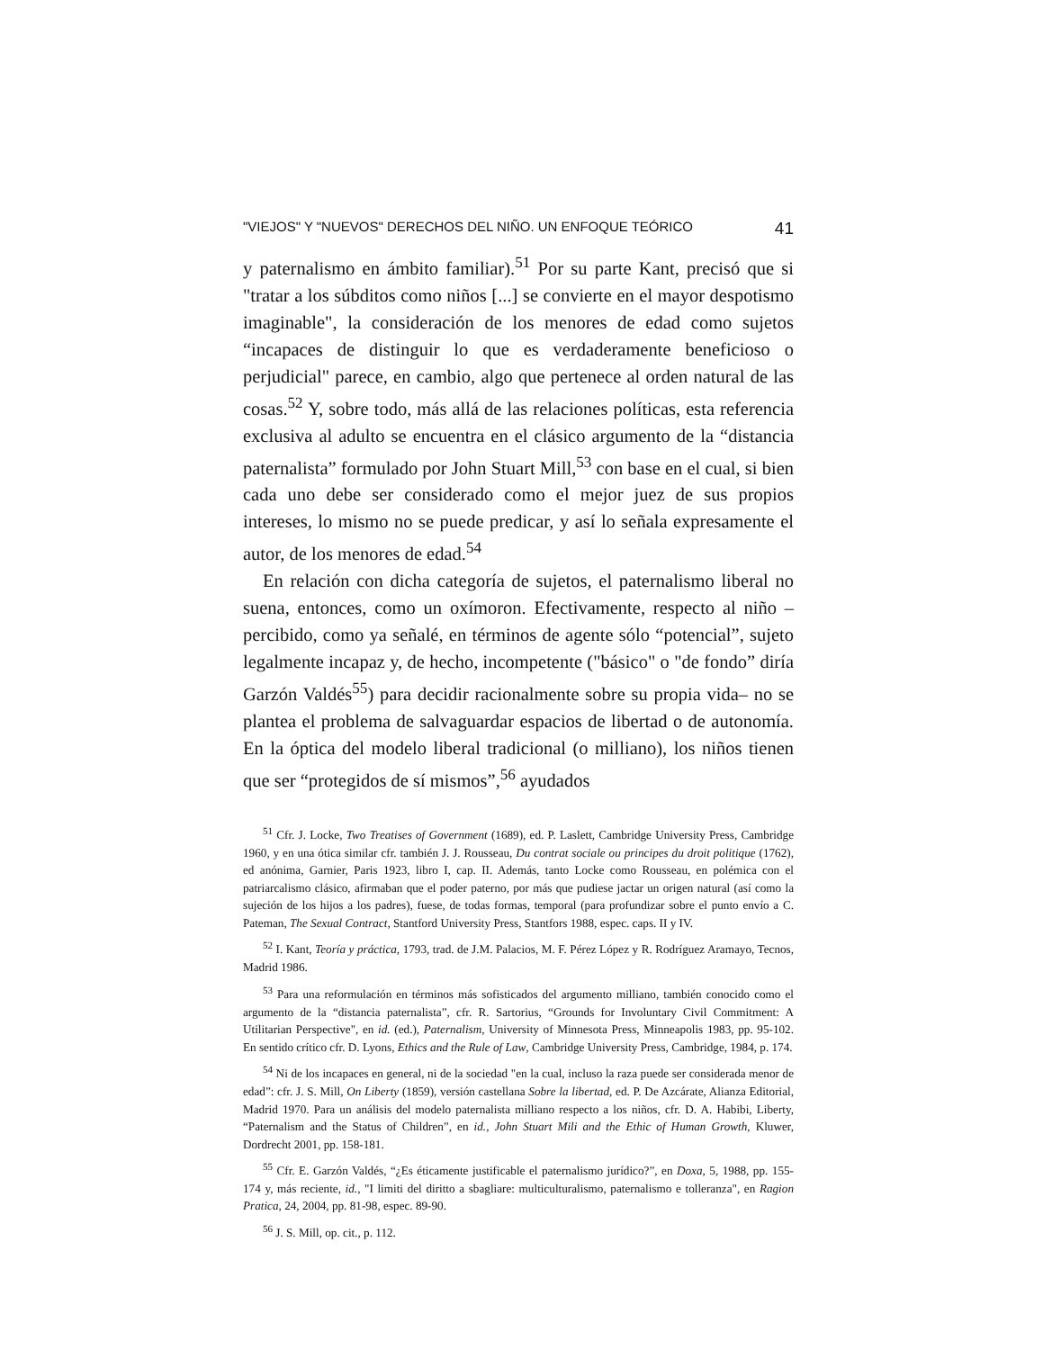"VIEJOS" Y "NUEVOS" DERECHOS DEL NIÑO. UN ENFOQUE TEÓRICO 41
y paternalismo en ámbito familiar).<sup>51</sup> Por su parte Kant, precisó que si "tratar a los súbditos como niños [...] se convierte en el mayor despotismo imaginable", la consideración de los menores de edad como sujetos “incapaces de distinguir lo que es verdaderamente beneficioso o perjudicial" parece, en cambio, algo que pertenece al orden natural de las cosas.<sup>52</sup> Y, sobre todo, más allá de las relaciones políticas, esta referencia exclusiva al adulto se encuentra en el clásico argumento de la “distancia paternalista” formulado por John Stuart Mill,<sup>53</sup> con base en el cual, si bien cada uno debe ser considerado como el mejor juez de sus propios intereses, lo mismo no se puede predicar, y así lo señala expresamente el autor, de los menores de edad.<sup>54</sup>
En relación con dicha categoría de sujetos, el paternalismo liberal no suena, entonces, como un oxímoron. Efectivamente, respecto al niño –percibido, como ya señalé, en términos de agente sólo “potencial”, sujeto legalmente incapaz y, de hecho, incompetente ("básico" o "de fondo” diría Garzón Valdés<sup>55</sup>) para decidir racionalmente sobre su propia vida– no se plantea el problema de salvaguardar espacios de libertad o de autonomía. En la óptica del modelo liberal tradicional (o milliano), los niños tienen que ser “protegidos de sí mismos”,<sup>56</sup> ayudados
<sup>51</sup> Cfr. J. Locke, Two Treatises of Government (1689), ed. P. Laslett, Cambridge University Press, Cambridge 1960, y en una ótica similar cfr. también J. J. Rousseau, Du contrat sociale ou principes du droit politique (1762), ed anónima, Garnier, Paris 1923, libro I, cap. II. Además, tanto Locke como Rousseau, en polémica con el patriarcalismo clásico, afirmaban que el poder paterno, por más que pudiese jactar un origen natural (así como la sujeción de los hijos a los padres), fuese, de todas formas, temporal (para profundizar sobre el punto envío a C. Pateman, The Sexual Contract, Stantford University Press, Stantfors 1988, espec. caps. II y IV.
<sup>52</sup> I. Kant, Teoría y práctica, 1793, trad. de J.M. Palacios, M. F. Pérez López y R. Rodríguez Aramayo, Tecnos, Madrid 1986.
<sup>53</sup> Para una reformulación en términos más sofisticados del argumento milliano, también conocido como el argumento de la “distancia paternalista”, cfr. R. Sartorius, “Grounds for Involuntary Civil Commitment: A Utilitarian Perspective", en id. (ed.), Paternalism, University of Minnesota Press, Minneapolis 1983, pp. 95-102. En sentido crítico cfr. D. Lyons, Ethics and the Rule of Law, Cambridge University Press, Cambridge, 1984, p. 174.
<sup>54</sup> Ni de los incapaces en general, ni de la sociedad "en la cual, incluso la raza puede ser considerada menor de edad”: cfr. J. S. Mill, On Liberty (1859), versión castellana Sobre la libertad, ed. P. De Azcárate, Alianza Editorial, Madrid 1970. Para un análisis del modelo paternalista milliano respecto a los niños, cfr. D. A. Habibi, Liberty, “Paternalism and the Status of Children”, en id., John Stuart Mili and the Ethic of Human Growth, Kluwer, Dordrecht 2001, pp. 158-181.
<sup>55</sup> Cfr. E. Garzón Valdés, “¿Es éticamente justificable el paternalismo jurídico?”, en Doxa, 5, 1988, pp. 155-174 y, más reciente, id., "I limiti del diritto a sbagliare: multiculturalismo, paternalismo e tolleranza", en Ragion Pratica, 24, 2004, pp. 81-98, espec. 89-90.
<sup>56</sup> J. S. Mill, op. cit., p. 112.